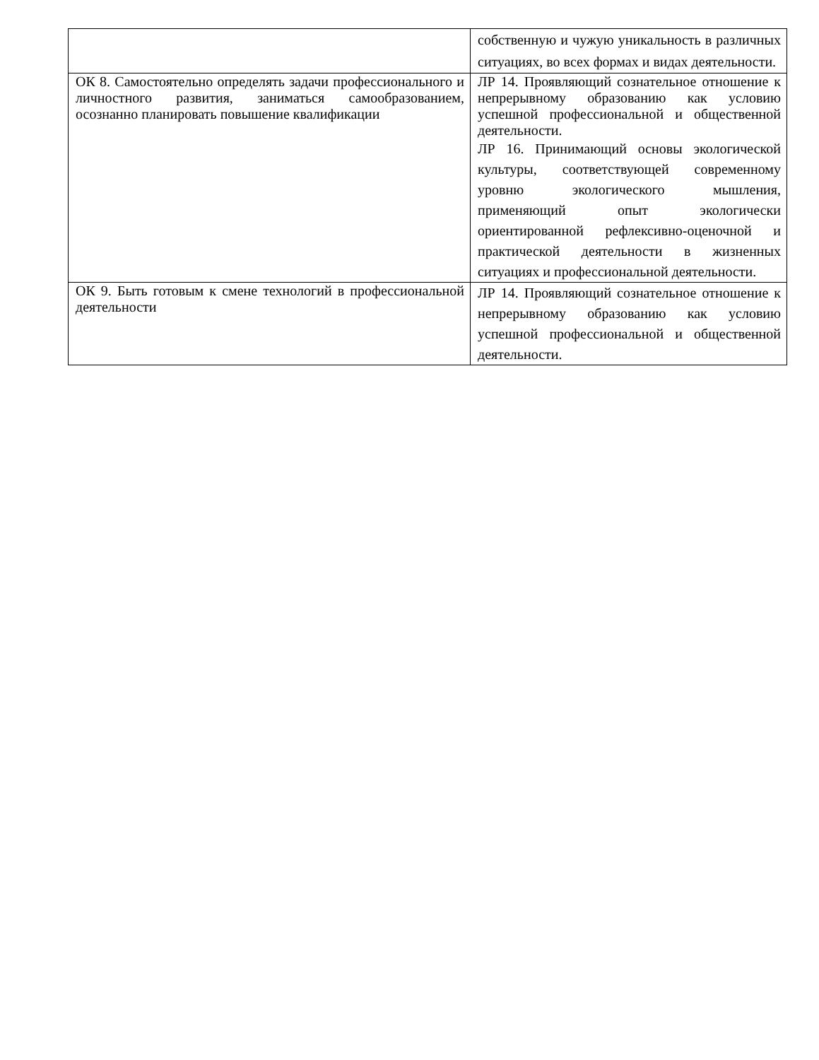| | собственную и чужую уникальность в различных ситуациях, во всех формах и видах деятельности. |
| ОК 8. Самостоятельно определять задачи профессионального и личностного развития, заниматься самообразованием, осознанно планировать повышение квалификации | ЛР 14. Проявляющий сознательное отношение к непрерывному образованию как условию успешной профессиональной и общественной деятельности. ЛР 16. Принимающий основы экологической культуры, соответствующей современному уровню экологического мышления, применяющий опыт экологически ориентированной рефлексивно-оценочной и практической деятельности в жизненных ситуациях и профессиональной деятельности. |
| ОК 9. Быть готовым к смене технологий в профессиональной деятельности | ЛР 14. Проявляющий сознательное отношение к непрерывному образованию как условию успешной профессиональной и общественной деятельности. |